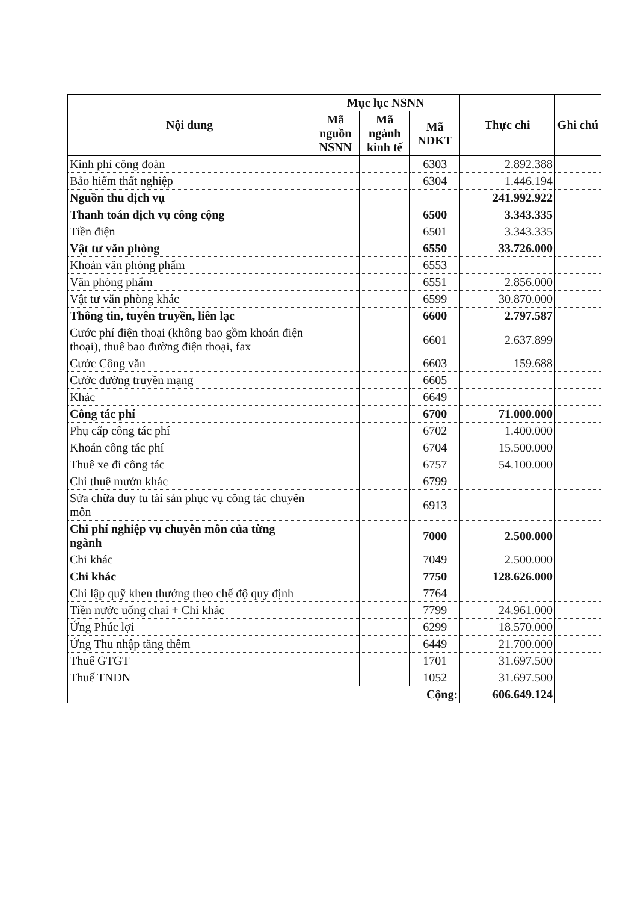| Nội dung | Mục lục NSNN | | | Thực chi | Ghi chú |
| --- | --- | --- | --- | --- | --- |
| | Mã nguồn NSNN | Mã ngành kinh tế | Mã NDKT | | |
| Kinh phí công đoàn | | | 6303 | 2.892.388 | |
| Bảo hiểm thất nghiệp | | | 6304 | 1.446.194 | |
| Nguồn thu dịch vụ | | | | 241.992.922 | |
| Thanh toán dịch vụ công cộng | | | 6500 | 3.343.335 | |
| Tiền điện | | | 6501 | 3.343.335 | |
| Vật tư văn phòng | | | 6550 | 33.726.000 | |
| Khoán văn phòng phẩm | | | 6553 | | |
| Văn phòng phẩm | | | 6551 | 2.856.000 | |
| Vật tư văn phòng khác | | | 6599 | 30.870.000 | |
| Thông tin, tuyên truyền, liên lạc | | | 6600 | 2.797.587 | |
| Cước phí điện thoại (không bao gồm khoán điện thoại), thuê bao đường điện thoại, fax | | | 6601 | 2.637.899 | |
| Cước Công văn | | | 6603 | 159.688 | |
| Cước đường truyền mạng | | | 6605 | | |
| Khác | | | 6649 | | |
| Công tác phí | | | 6700 | 71.000.000 | |
| Phụ cấp công tác phí | | | 6702 | 1.400.000 | |
| Khoán công tác phí | | | 6704 | 15.500.000 | |
| Thuê xe đi công tác | | | 6757 | 54.100.000 | |
| Chi thuê mướn khác | | | 6799 | | |
| Sửa chữa duy tu tài sản phục vụ công tác chuyên môn | | | 6913 | | |
| Chi phí nghiệp vụ chuyên môn của từng ngành | | | 7000 | 2.500.000 | |
| Chi khác | | | 7049 | 2.500.000 | |
| Chi khác | | | 7750 | 128.626.000 | |
| Chi lập quỹ khen thưởng theo chế độ quy định | | | 7764 | | |
| Tiền nước uống chai + Chi khác | | | 7799 | 24.961.000 | |
| Ứng Phúc lợi | | | 6299 | 18.570.000 | |
| Ứng Thu nhập tăng thêm | | | 6449 | 21.700.000 | |
| Thuế GTGT | | | 1701 | 31.697.500 | |
| Thuế TNDN | | | 1052 | 31.697.500 | |
| Cộng: | | | | 606.649.124 | |